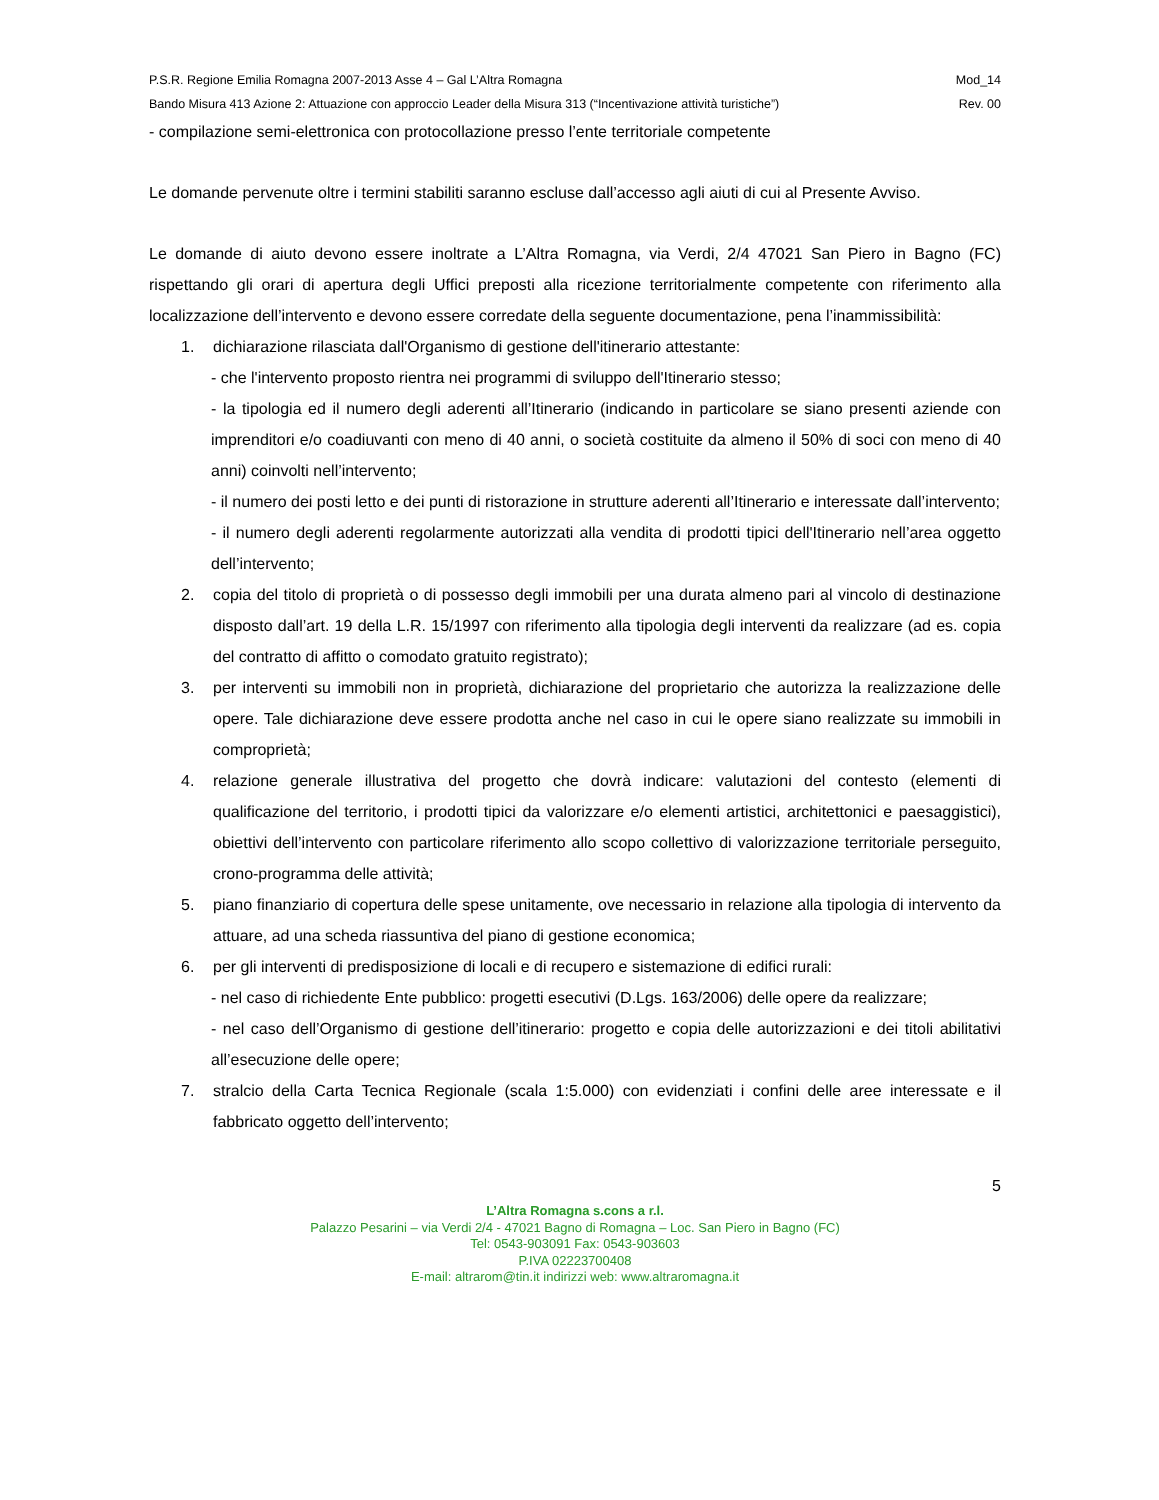P.S.R. Regione Emilia Romagna 2007-2013 Asse 4 – Gal L’Altra Romagna Mod_14
Bando Misura 413 Azione 2: Attuazione con approccio Leader della Misura 313 (“Incentivazione attività turistiche”) Rev. 00
- compilazione semi-elettronica con protocollazione presso l’ente territoriale competente
Le domande pervenute oltre i termini stabiliti saranno escluse dall’accesso agli aiuti di cui al Presente Avviso.
Le domande di aiuto devono essere inoltrate a L’Altra Romagna, via Verdi, 2/4 47021 San Piero in Bagno (FC) rispettando gli orari di apertura degli Uffici preposti alla ricezione territorialmente competente con riferimento alla localizzazione dell’intervento e devono essere corredate della seguente documentazione, pena l’inammissibilità:
1. dichiarazione rilasciata dall'Organismo di gestione dell'itinerario attestante:
- che l'intervento proposto rientra nei programmi di sviluppo dell'Itinerario stesso;
- la tipologia ed il numero degli aderenti all’Itinerario (indicando in particolare se siano presenti aziende con imprenditori e/o coadiuvanti con meno di 40 anni, o società costituite da almeno il 50% di soci con meno di 40 anni) coinvolti nell’intervento;
- il numero dei posti letto e dei punti di ristorazione in strutture aderenti all’Itinerario e interessate dall’intervento;
- il numero degli aderenti regolarmente autorizzati alla vendita di prodotti tipici dell'Itinerario nell’area oggetto dell’intervento;
2. copia del titolo di proprietà o di possesso degli immobili per una durata almeno pari al vincolo di destinazione disposto dall’art. 19 della L.R. 15/1997 con riferimento alla tipologia degli interventi da realizzare (ad es. copia del contratto di affitto o comodato gratuito registrato);
3. per interventi su immobili non in proprietà, dichiarazione del proprietario che autorizza la realizzazione delle opere. Tale dichiarazione deve essere prodotta anche nel caso in cui le opere siano realizzate su immobili in comproprietà;
4. relazione generale illustrativa del progetto che dovrà indicare: valutazioni del contesto (elementi di qualificazione del territorio, i prodotti tipici da valorizzare e/o elementi artistici, architettonici e paesaggistici), obiettivi dell’intervento con particolare riferimento allo scopo collettivo di valorizzazione territoriale perseguito, crono-programma delle attività;
5. piano finanziario di copertura delle spese unitamente, ove necessario in relazione alla tipologia di intervento da attuare, ad una scheda riassuntiva del piano di gestione economica;
6. per gli interventi di predisposizione di locali e di recupero e sistemazione di edifici rurali:
- nel caso di richiedente Ente pubblico: progetti esecutivi (D.Lgs. 163/2006) delle opere da realizzare;
- nel caso dell’Organismo di gestione dell’itinerario: progetto e copia delle autorizzazioni e dei titoli abilitativi all’esecuzione delle opere;
7. stralcio della Carta Tecnica Regionale (scala 1:5.000) con evidenziati i confini delle aree interessate e il fabbricato oggetto dell’intervento;
5
L’Altra Romagna s.cons a r.l.
Palazzo Pesarini – via Verdi 2/4 - 47021 Bagno di Romagna – Loc. San Piero in Bagno (FC)
Tel: 0543-903091 Fax: 0543-903603
P.IVA 02223700408
E-mail: altrarom@tin.it indirizzi web: www.altraromagna.it